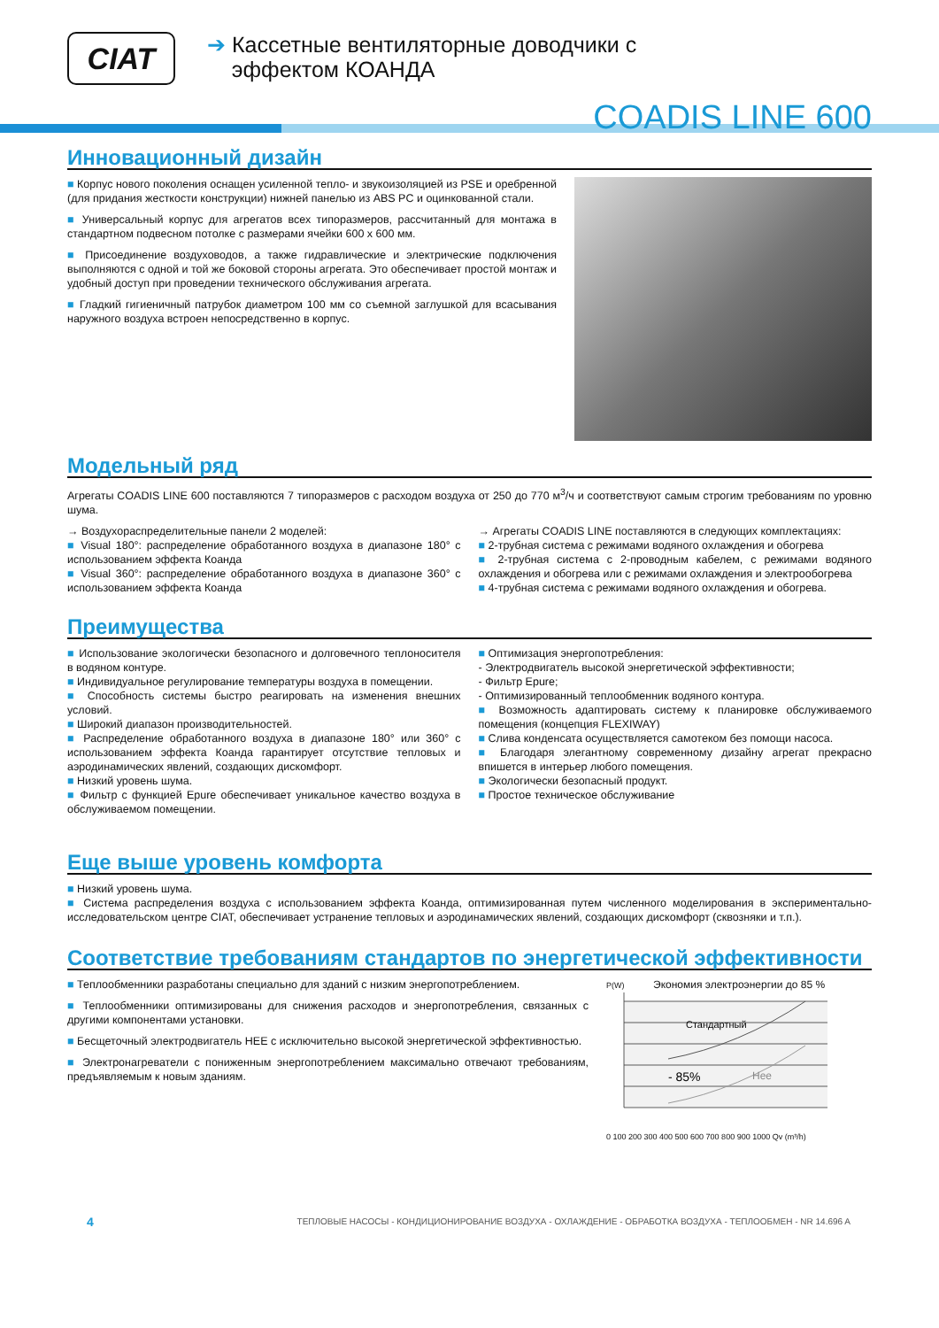CIAT
➔ Кассетные вентиляторные доводчики с
эффектом КОАНДА
COADIS LINE 600
Инновационный дизайн
■ Корпус нового поколения оснащен усиленной тепло- и звукоизоляцией из PSE и оребренной (для придания жесткости конструкции) нижней панелью из ABS PC и оцинкованной стали.
■ Универсальный корпус для агрегатов всех типоразмеров, рассчитанный для монтажа в стандартном подвесном потолке с размерами ячейки 600 x 600 мм.
■ Присоединение воздуховодов, а также гидравлические и электрические подключения выполняются с одной и той же боковой стороны агрегата. Это обеспечивает простой монтаж и удобный доступ при проведении технического обслуживания агрегата.
■ Гладкий гигиеничный патрубок диаметром 100 мм со съемной заглушкой для всасывания наружного воздуха встроен непосредственно в корпус.
Модельный ряд
Агрегаты COADIS LINE 600 поставляются 7 типоразмеров с расходом воздуха от 250 до 770 м<sup>3</sup>/ч и соответствуют самым строгим требованиям по уровню шума.
→ Воздухораспределительные панели 2 моделей:
■ Visual 180°: распределение обработанного воздуха в диапазоне 180° с использованием эффекта Коанда
■ Visual 360°: распределение обработанного воздуха в диапазоне 360° с использованием эффекта Коанда
→ Агрегаты COADIS LINE поставляются в следующих комплектациях:
■ 2-трубная система с режимами водяного охлаждения и обогрева
■ 2-трубная система с 2-проводным кабелем, с режимами водяного охлаждения и обогрева или с режимами охлаждения и электрообогрева
■ 4-трубная система с режимами водяного охлаждения и обогрева.
Преимущества
■ Использование экологически безопасного и долговечного теплоносителя в водяном контуре.
■ Индивидуальное регулирование температуры воздуха в помещении.
■ Способность системы быстро реагировать на изменения внешних условий.
■ Широкий диапазон производительностей.
■ Распределение обработанного воздуха в диапазоне 180° или 360° с использованием эффекта Коанда гарантирует отсутствие тепловых и аэродинамических явлений, создающих дискомфорт.
■ Низкий уровень шума.
■ Фильтр с функцией Epure обеспечивает уникальное качество воздуха в обслуживаемом помещении.
■ Оптимизация энергопотребления:
- Электродвигатель высокой энергетической эффективности;
- Фильтр Epure;
- Оптимизированный теплообменник водяного контура.
■ Возможность адаптировать систему к планировке обслуживаемого помещения (концепция FLEXIWAY)
■ Слива конденсата осуществляется самотеком без помощи насоса.
■ Благодаря элегантному современному дизайну агрегат прекрасно впишется в интерьер любого помещения.
■ Экологически безопасный продукт.
■ Простое техническое обслуживание
Еще выше уровень комфорта
■ Низкий уровень шума.
■ Система распределения воздуха с использованием эффекта Коанда, оптимизированная путем численного моделирования в экспериментально-исследовательском центре CIAT, обеспечивает устранение тепловых и аэродинамических явлений, создающих дискомфорт (сквозняки и т.п.).
Соответствие требованиям стандартов по энергетической эффективности
■ Теплообменники разработаны специально для зданий с низким энергопотреблением.
■ Теплообменники оптимизированы для снижения расходов и энергопотребления, связанных с другими компонентами установки.
■ Бесщеточный электродвигатель HEE с исключительно высокой энергетической эффективностью.
■ Электронагреватели с пониженным энергопотреблением максимально отвечают требованиям, предъявляемым к новым зданиям.
P(W) Экономия электроэнергии до 85 %
Стандартный
- 85%
Hee
0 100 200 300 400 500 600 700 800 900 1000 Qv (m³/h)
4 ТЕПЛОВЫЕ НАСОСЫ - КОНДИЦИОНИРОВАНИЕ ВОЗДУХА - ОХЛАЖДЕНИЕ - ОБРАБОТКА ВОЗДУХА - ТЕПЛООБМЕН - NR 14.696 A